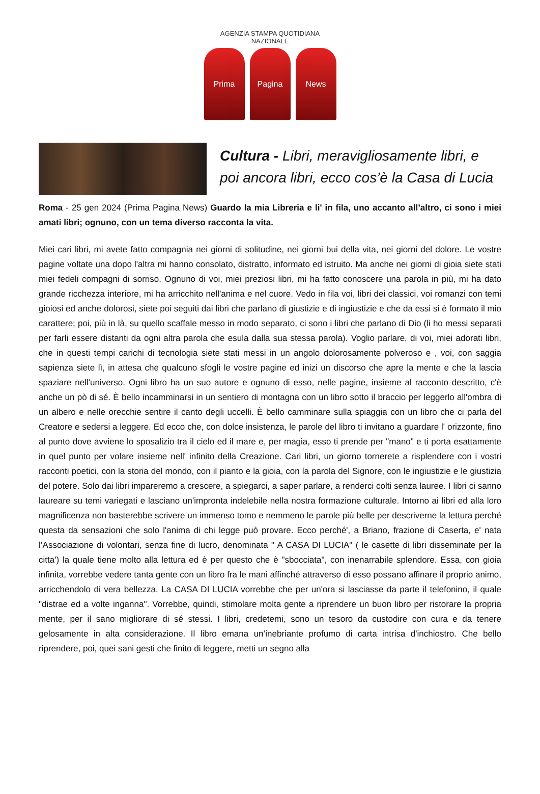AGENZIA STAMPA QUOTIDIANA NAZIONALE
Prima Pagina News
Cultura - Libri, meravigliosamente libri, e poi ancora libri, ecco cos’è la Casa di Lucia
Roma - 25 gen 2024 (Prima Pagina News) Guardo la mia Libreria e li' in fila, uno accanto all’altro, ci sono i miei amati libri; ognuno, con un tema diverso racconta la vita.
Miei cari libri, mi avete fatto compagnia nei giorni di solitudine, nei giorni bui della vita, nei giorni del dolore. Le vostre pagine voltate una dopo l'altra mi hanno consolato, distratto, informato ed istruito. Ma anche nei giorni di gioia siete stati miei fedeli compagni di sorriso. Ognuno di voi, miei preziosi libri, mi ha fatto conoscere una parola in più, mi ha dato grande ricchezza interiore, mi ha arricchito nell'anima e nel cuore. Vedo in fila voi, libri dei classici, voi romanzi con temi gioiosi ed anche dolorosi, siete poi seguiti dai libri che parlano di giustizie e di ingiustizie e che da essi si è formato il mio carattere; poi, più in là, su quello scaffale messo in modo separato, ci sono i libri che parlano di Dio (li ho messi separati per farli essere distanti da ogni altra parola che esula dalla sua stessa parola). Voglio parlare, di voi, miei adorati libri, che in questi tempi carichi di tecnologia siete stati messi in un angolo dolorosamente polveroso e , voi, con saggia sapienza siete lì, in attesa che qualcuno sfogli le vostre pagine ed inizi un discorso che apre la mente e che la lascia spaziare nell'universo. Ogni libro ha un suo autore e ognuno di esso, nelle pagine, insieme al racconto descritto, c'è anche un pò di sé. È bello incamminarsi in un sentiero di montagna con un libro sotto il braccio per leggerlo all'ombra di un albero e nelle orecchie sentire il canto degli uccelli. È bello camminare sulla spiaggia con un libro che ci parla del Creatore e sedersi a leggere. Ed ecco che, con dolce insistenza, le parole del libro ti invitano a guardare l' orizzonte, fino al punto dove avviene lo sposalizio tra il cielo ed il mare e, per magia, esso ti prende per "mano" e ti porta esattamente in quel punto per volare insieme nell' infinito della Creazione. Cari libri, un giorno tornerete a risplendere con i vostri racconti poetici, con la storia del mondo, con il pianto e la gioia, con la parola del Signore, con le ingiustizie e le giustizia del potere. Solo dai libri impareremo a crescere, a spiegarci, a saper parlare, a renderci colti senza lauree. I libri ci sanno laureare su temi variegati e lasciano un'impronta indelebile nella nostra formazione culturale. Intorno ai libri ed alla loro magnificenza non basterebbe scrivere un immenso tomo e nemmeno le parole più belle per descriverne la lettura perché questa da sensazioni che solo l'anima di chi legge può provare. Ecco perché', a Briano, frazione di Caserta, e' nata l’Associazione di volontari, senza fine di lucro, denominata " A CASA DI LUCIA" ( le casette di libri disseminate per la citta') la quale tiene molto alla lettura ed è per questo che è "sbocciata", con inenarrabile splendore. Essa, con gioia infinita, vorrebbe vedere tanta gente con un libro fra le mani affinché attraverso di esso possano affinare il proprio animo, arricchendolo di vera bellezza. La CASA DI LUCIA vorrebbe che per un'ora si lasciasse da parte il telefonino, il quale "distrae ed a volte inganna". Vorrebbe, quindi, stimolare molta gente a riprendere un buon libro per ristorare la propria mente, per il sano migliorare di sé stessi. I libri, credetemi, sono un tesoro da custodire con cura e da tenere gelosamente in alta considerazione. Il libro emana un’inebriante profumo di carta intrisa d'inchiostro. Che bello riprendere, poi, quei sani gesti che finito di leggere, metti un segno alla